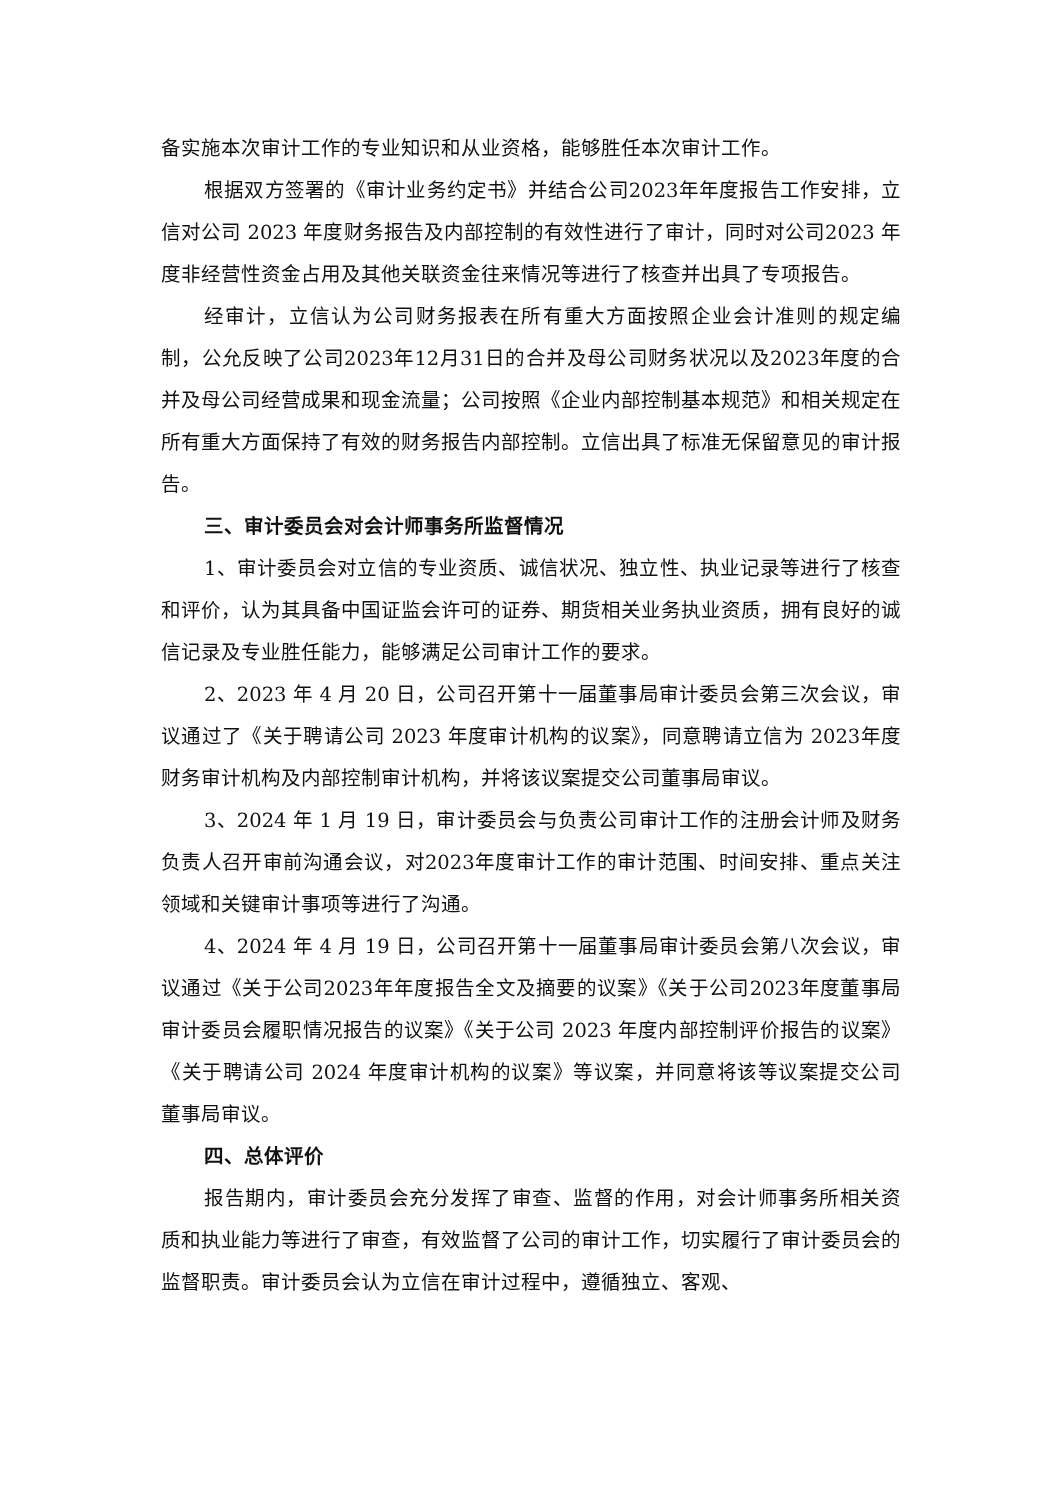备实施本次审计工作的专业知识和从业资格，能够胜任本次审计工作。
根据双方签署的《审计业务约定书》并结合公司2023年年度报告工作安排，立信对公司 2023 年度财务报告及内部控制的有效性进行了审计，同时对公司2023 年度非经营性资金占用及其他关联资金往来情况等进行了核查并出具了专项报告。
经审计，立信认为公司财务报表在所有重大方面按照企业会计准则的规定编制，公允反映了公司2023年12月31日的合并及母公司财务状况以及2023年度的合并及母公司经营成果和现金流量；公司按照《企业内部控制基本规范》和相关规定在所有重大方面保持了有效的财务报告内部控制。立信出具了标准无保留意见的审计报告。
三、审计委员会对会计师事务所监督情况
1、审计委员会对立信的专业资质、诚信状况、独立性、执业记录等进行了核查和评价，认为其具备中国证监会许可的证券、期货相关业务执业资质，拥有良好的诚信记录及专业胜任能力，能够满足公司审计工作的要求。
2、2023 年 4 月 20 日，公司召开第十一届董事局审计委员会第三次会议，审议通过了《关于聘请公司 2023 年度审计机构的议案》，同意聘请立信为 2023年度财务审计机构及内部控制审计机构，并将该议案提交公司董事局审议。
3、2024 年 1 月 19 日，审计委员会与负责公司审计工作的注册会计师及财务负责人召开审前沟通会议，对2023年度审计工作的审计范围、时间安排、重点关注领域和关键审计事项等进行了沟通。
4、2024 年 4 月 19 日，公司召开第十一届董事局审计委员会第八次会议，审议通过《关于公司2023年年度报告全文及摘要的议案》《关于公司2023年度董事局审计委员会履职情况报告的议案》《关于公司 2023 年度内部控制评价报告的议案》《关于聘请公司 2024 年度审计机构的议案》等议案，并同意将该等议案提交公司董事局审议。
四、总体评价
报告期内，审计委员会充分发挥了审查、监督的作用，对会计师事务所相关资质和执业能力等进行了审查，有效监督了公司的审计工作，切实履行了审计委员会的监督职责。审计委员会认为立信在审计过程中，遵循独立、客观、